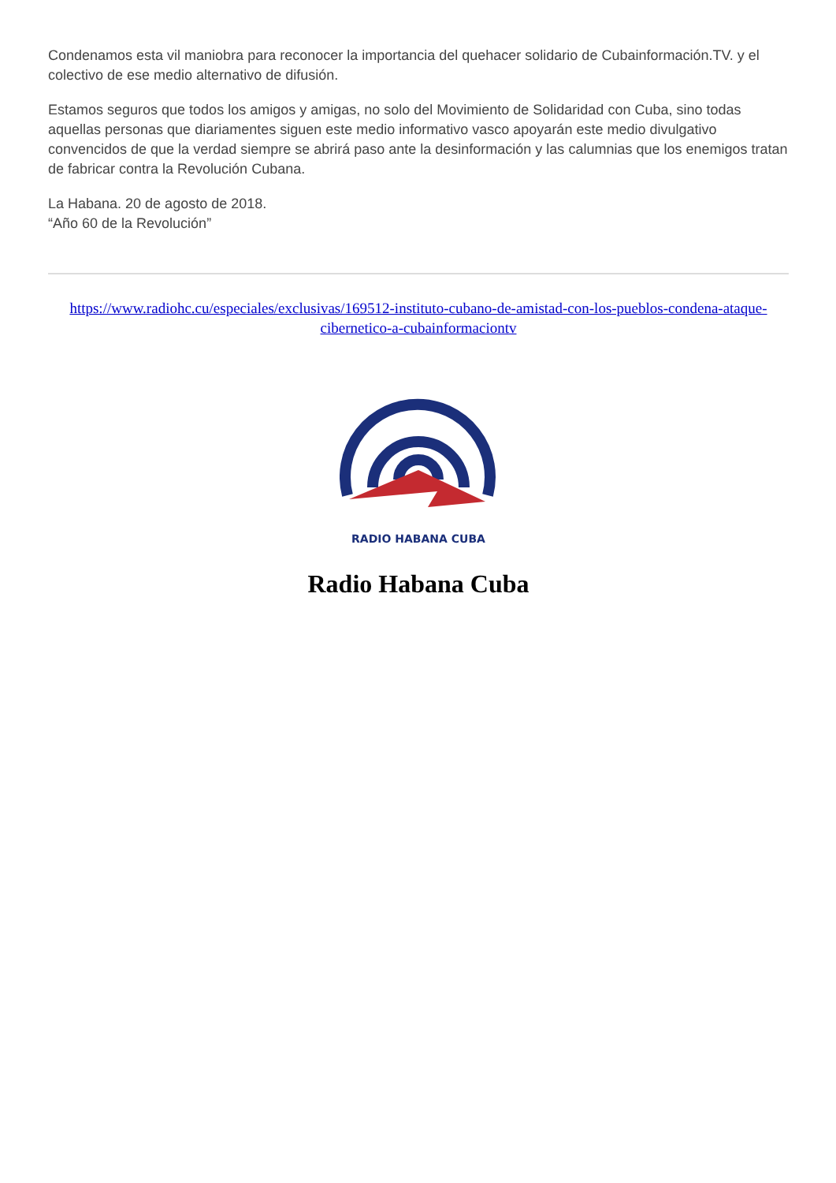Condenamos esta vil maniobra para reconocer la importancia del quehacer solidario de Cubainformación.TV. y el colectivo de ese medio alternativo de difusión.
Estamos seguros que todos los amigos y amigas, no solo del Movimiento de Solidaridad con Cuba, sino todas aquellas personas que diariamentes siguen este medio informativo vasco apoyarán este medio divulgativo convencidos de que la verdad siempre se abrirá paso ante la desinformación y las calumnias que los enemigos tratan de fabricar contra la Revolución Cubana.
La Habana. 20 de agosto de 2018.
“Año 60 de la Revolución”
https://www.radiohc.cu/especiales/exclusivas/169512-instituto-cubano-de-amistad-con-los-pueblos-condena-ataque-cibernetico-a-cubainformaciontv
RADIO HABANA CUBA
Radio Habana Cuba